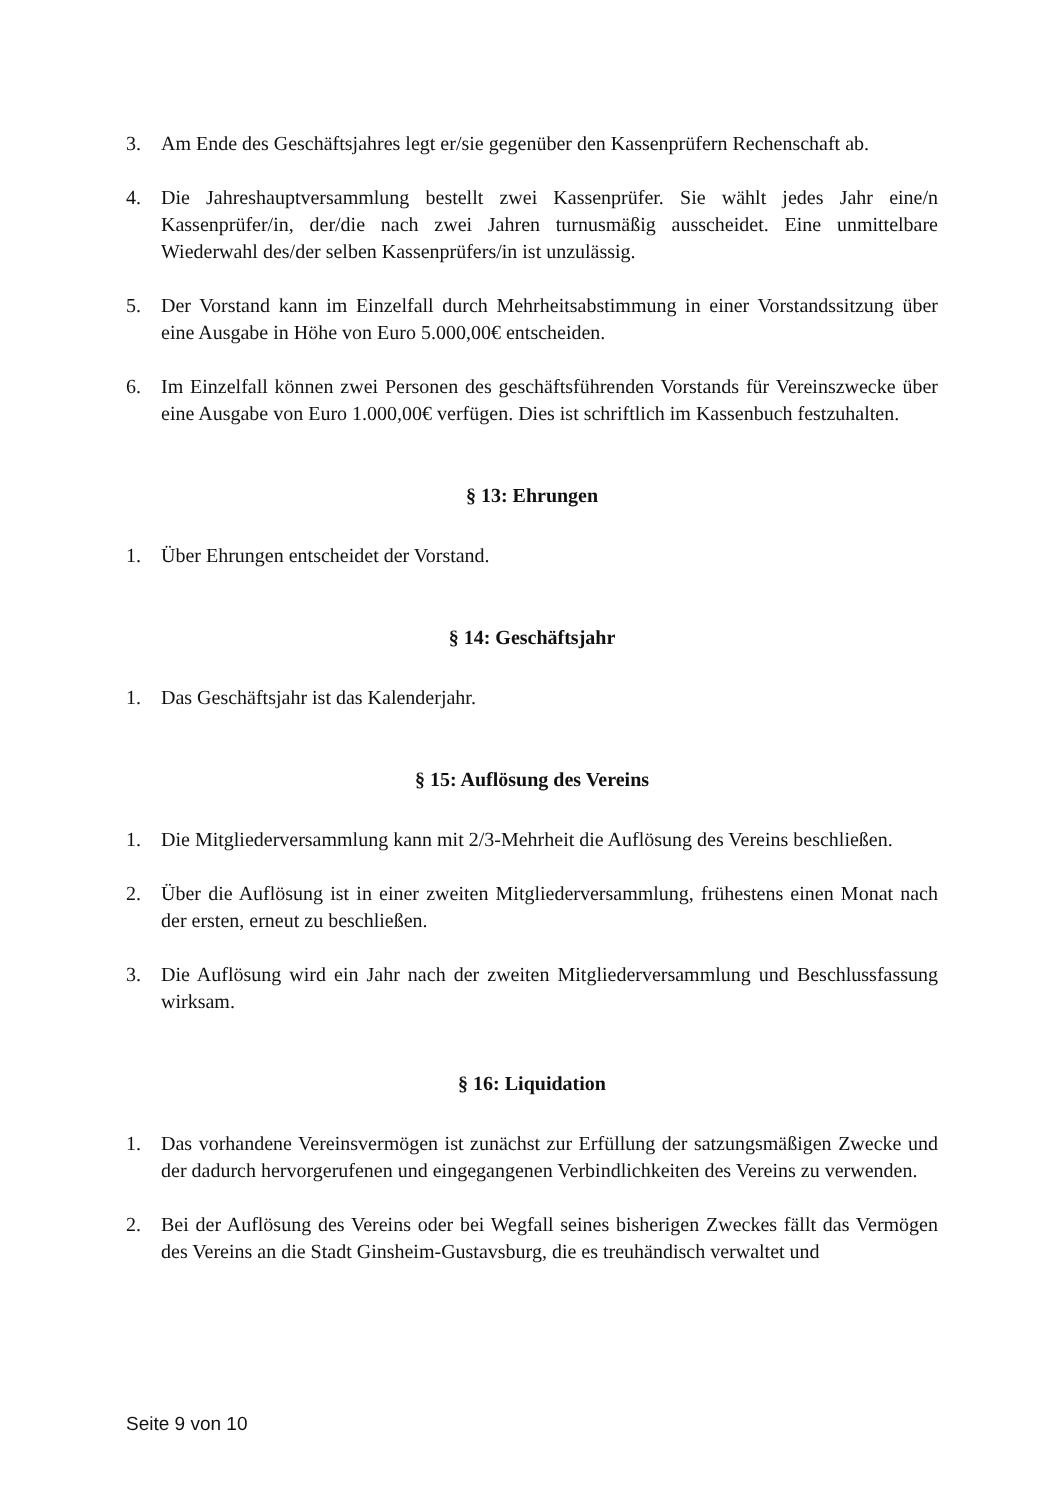3. Am Ende des Geschäftsjahres legt er/sie gegenüber den Kassenprüfern Rechenschaft ab.
4. Die Jahreshauptversammlung bestellt zwei Kassenprüfer. Sie wählt jedes Jahr eine/n Kassenprüfer/in, der/die nach zwei Jahren turnusmäßig ausscheidet. Eine unmittelbare Wiederwahl des/der selben Kassenprüfers/in ist unzulässig.
5. Der Vorstand kann im Einzelfall durch Mehrheitsabstimmung in einer Vorstandssitzung über eine Ausgabe in Höhe von Euro 5.000,00€ entscheiden.
6. Im Einzelfall können zwei Personen des geschäftsführenden Vorstands für Vereinszwecke über eine Ausgabe von Euro 1.000,00€ verfügen. Dies ist schriftlich im Kassenbuch festzuhalten.
§ 13: Ehrungen
1. Über Ehrungen entscheidet der Vorstand.
§ 14: Geschäftsjahr
1. Das Geschäftsjahr ist das Kalenderjahr.
§ 15: Auflösung des Vereins
1. Die Mitgliederversammlung kann mit 2/3-Mehrheit die Auflösung des Vereins beschließen.
2. Über die Auflösung ist in einer zweiten Mitgliederversammlung, frühestens einen Monat nach der ersten, erneut zu beschließen.
3. Die Auflösung wird ein Jahr nach der zweiten Mitgliederversammlung und Beschlussfassung wirksam.
§ 16: Liquidation
1. Das vorhandene Vereinsvermögen ist zunächst zur Erfüllung der satzungsmäßigen Zwecke und der dadurch hervorgerufenen und eingegangenen Verbindlichkeiten des Vereins zu verwenden.
2. Bei der Auflösung des Vereins oder bei Wegfall seines bisherigen Zweckes fällt das Vermögen des Vereins an die Stadt Ginsheim-Gustavsburg, die es treuhändisch verwaltet und
Seite 9 von 10